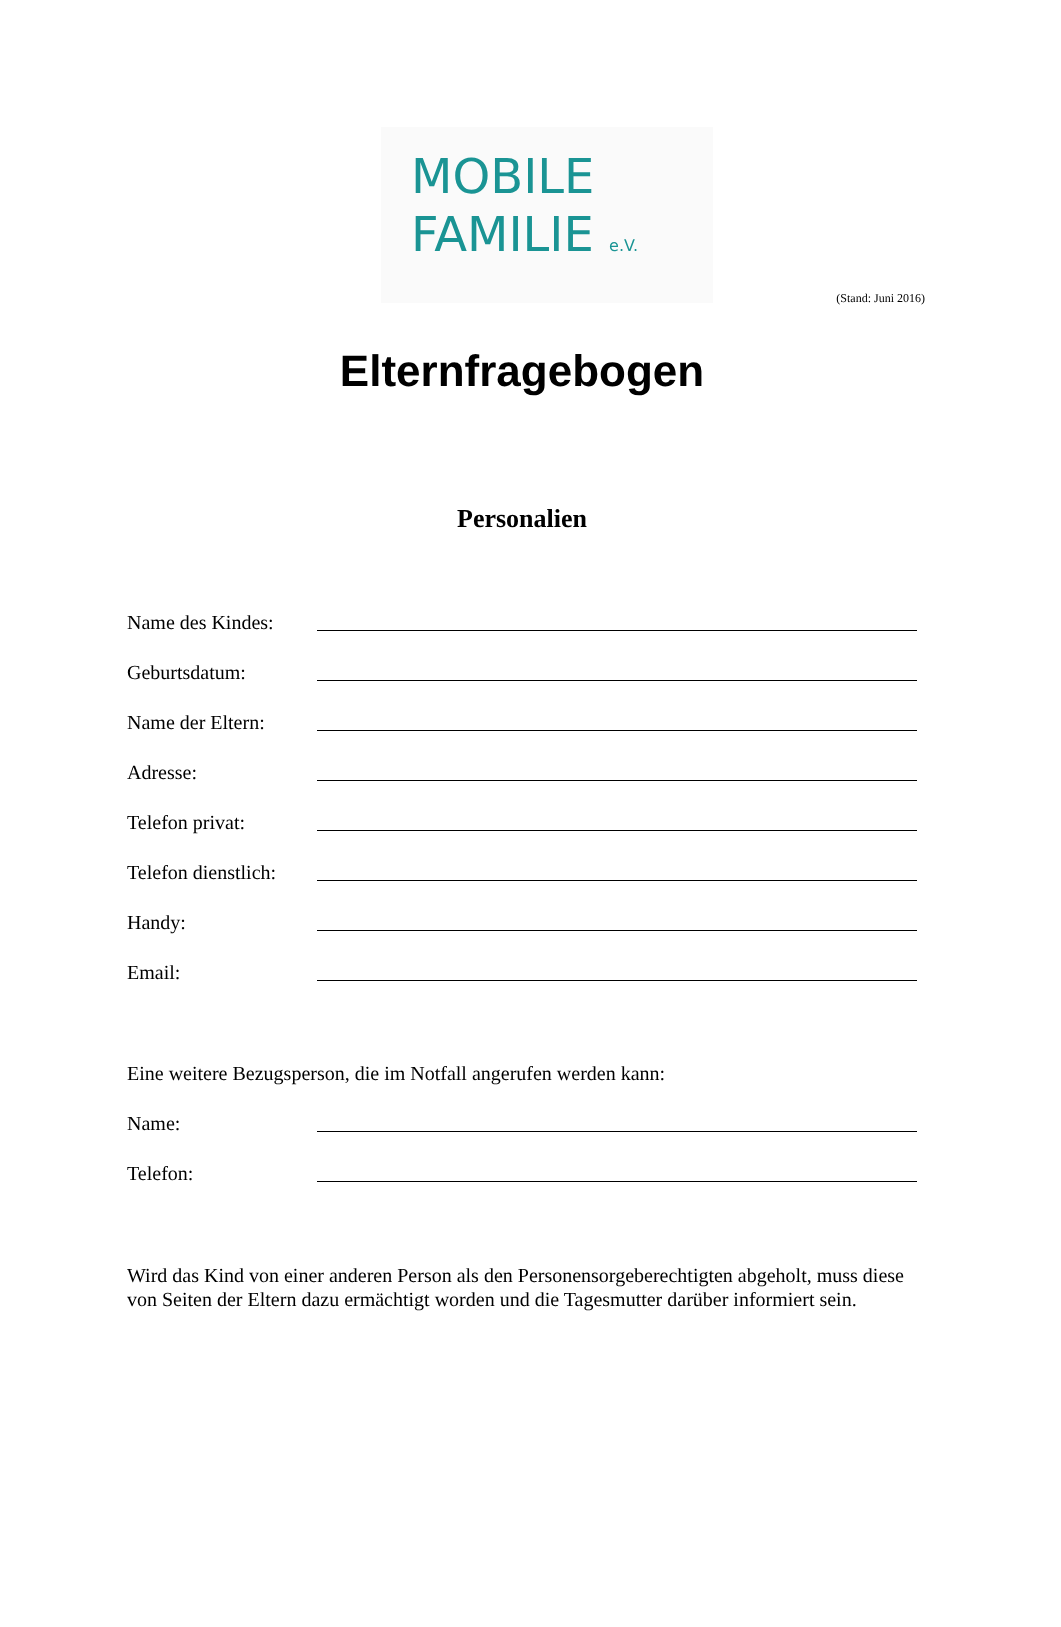MOBILE
FAMILIE e.V.
(Stand: Juni 2016)
Elternfragebogen
Personalien
Name des Kindes:
Geburtsdatum:
Name der Eltern:
Adresse:
Telefon privat:
Telefon dienstlich:
Handy:
Email:
Eine weitere Bezugsperson, die im Notfall angerufen werden kann:
Name:
Telefon:
Wird das Kind von einer anderen Person als den Personensorgeberechtigten abgeholt, muss diese von Seiten der Eltern dazu ermächtigt worden und die Tagesmutter darüber informiert sein.